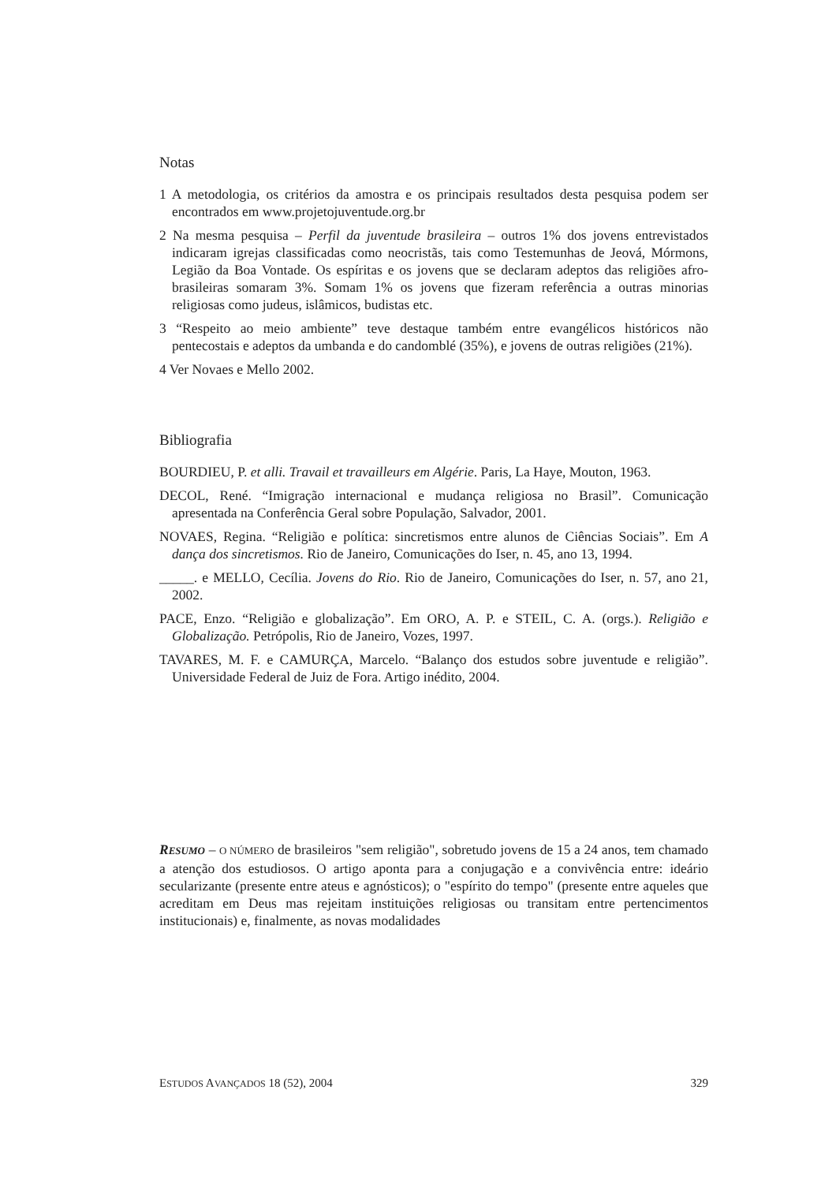Notas
1 A metodologia, os critérios da amostra e os principais resultados desta pesquisa podem ser encontrados em www.projetojuventude.org.br
2 Na mesma pesquisa – Perfil da juventude brasileira – outros 1% dos jovens entrevistados indicaram igrejas classificadas como neocristãs, tais como Testemunhas de Jeová, Mórmons, Legião da Boa Vontade. Os espíritas e os jovens que se declaram adeptos das religiões afro-brasileiras somaram 3%. Somam 1% os jovens que fizeram referência a outras minorias religiosas como judeus, islâmicos, budistas etc.
3 “Respeito ao meio ambiente” teve destaque também entre evangélicos históricos não pentecostais e adeptos da umbanda e do candomblé (35%), e jovens de outras religiões (21%).
4 Ver Novaes e Mello 2002.
Bibliografia
BOURDIEU, P. et alli. Travail et travailleurs em Algérie. Paris, La Haye, Mouton, 1963.
DECOL, René. “Imigração internacional e mudança religiosa no Brasil”. Comunicação apresentada na Conferência Geral sobre População, Salvador, 2001.
NOVAES, Regina. “Religião e política: sincretismos entre alunos de Ciências Sociais”. Em A dança dos sincretismos. Rio de Janeiro, Comunicações do Iser, n. 45, ano 13, 1994.
_____. e MELLO, Cecília. Jovens do Rio. Rio de Janeiro, Comunicações do Iser, n. 57, ano 21, 2002.
PACE, Enzo. “Religião e globalização”. Em ORO, A. P. e STEIL, C. A. (orgs.). Religião e Globalização. Petrópolis, Rio de Janeiro, Vozes, 1997.
TAVARES, M. F. e CAMURÇA, Marcelo. “Balanço dos estudos sobre juventude e religião”. Universidade Federal de Juiz de Fora. Artigo inédito, 2004.
RESUMO – O NÚMERO de brasileiros "sem religião", sobretudo jovens de 15 a 24 anos, tem chamado a atenção dos estudiosos. O artigo aponta para a conjugação e a convivência entre: ideário secularizante (presente entre ateus e agnósticos); o "espírito do tempo" (presente entre aqueles que acreditam em Deus mas rejeitam instituições religiosas ou transitam entre pertencimentos institucionais) e, finalmente, as novas modalidades
ESTUDOS AVANÇADOS 18 (52), 2004 329